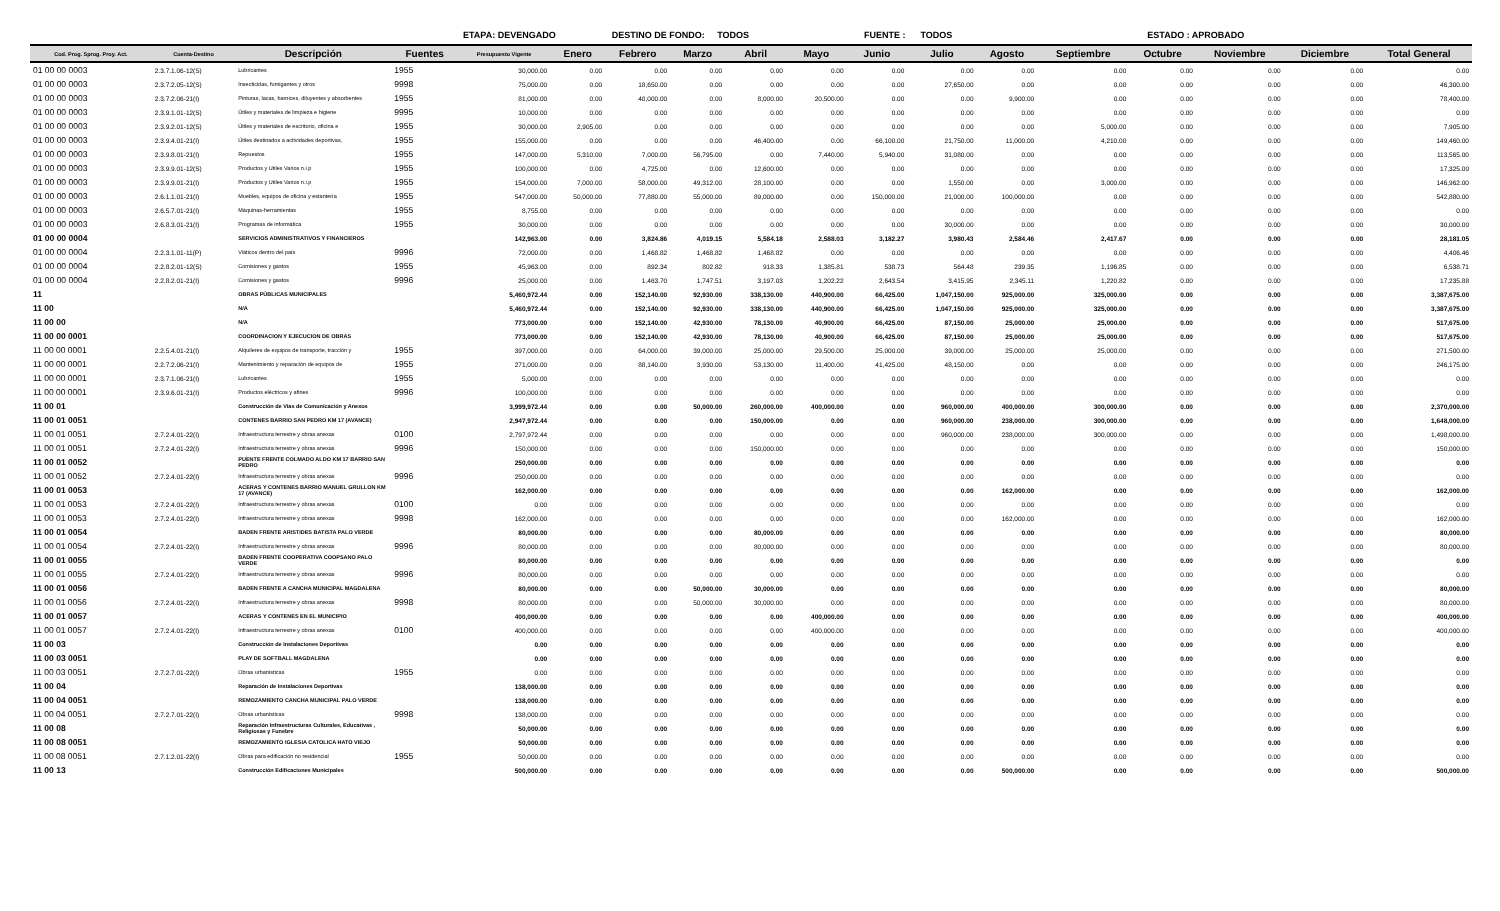ETAPA: DEVENGADO DESTINO DE FONDO: TODOS FUENTE : TODOS ESTADO : APROBADO
| Cod. Prog. Sprog. Proy. Act. | Cuenta-Destino | Descripción | Fuentes | Presupuesto Vigente | Enero | Febrero | Marzo | Abril | Mayo | Junio | Julio | Agosto | Septiembre | Octubre | Noviembre | Diciembre | Total General |
| --- | --- | --- | --- | --- | --- | --- | --- | --- | --- | --- | --- | --- | --- | --- | --- | --- | --- |
| 01 00 00 0003 | 2.3.7.1.06-12(S) | Lubricantes | 1955 | 30,000.00 | 0.00 | 0.00 | 0.00 | 0.00 | 0.00 | 0.00 | 0.00 | 0.00 | 0.00 | 0.00 | 0.00 | 0.00 | 0.00 |
| 01 00 00 0003 | 2.3.7.2.05-12(S) | Insecticidas, fumigantes y otros | 9998 | 75,000.00 | 0.00 | 18,650.00 | 0.00 | 0.00 | 0.00 | 0.00 | 27,650.00 | 0.00 | 0.00 | 0.00 | 0.00 | 0.00 | 46,300.00 |
| 01 00 00 0003 | 2.3.7.2.06-21(I) | Pinturas, lacas, barnices, diluyentes y absorbentes | 1955 | 81,000.00 | 0.00 | 40,000.00 | 0.00 | 8,000.00 | 20,500.00 | 0.00 | 0.00 | 9,900.00 | 0.00 | 0.00 | 0.00 | 0.00 | 78,400.00 |
| 01 00 00 0003 | 2.3.9.1.01-12(S) | Útiles y materiales de limpieza e higiene | 9995 | 10,000.00 | 0.00 | 0.00 | 0.00 | 0.00 | 0.00 | 0.00 | 0.00 | 0.00 | 0.00 | 0.00 | 0.00 | 0.00 | 0.00 |
| 01 00 00 0003 | 2.3.9.2.01-12(S) | Útiles y materiales de escritorio, oficina e | 1955 | 30,000.00 | 2,905.00 | 0.00 | 0.00 | 0.00 | 0.00 | 0.00 | 0.00 | 0.00 | 5,000.00 | 0.00 | 0.00 | 0.00 | 7,905.00 |
| 01 00 00 0003 | 2.3.9.4.01-21(I) | Útiles destinados a actividades deportivas, | 1955 | 155,000.00 | 0.00 | 0.00 | 0.00 | 46,400.00 | 0.00 | 66,100.00 | 21,750.00 | 11,000.00 | 4,210.00 | 0.00 | 0.00 | 0.00 | 149,460.00 |
| 01 00 00 0003 | 2.3.9.8.01-21(I) | Repuestos | 1955 | 147,000.00 | 5,310.00 | 7,000.00 | 56,795.00 | 0.00 | 7,440.00 | 5,940.00 | 31,080.00 | 0.00 | 0.00 | 0.00 | 0.00 | 0.00 | 113,565.00 |
| 01 00 00 0003 | 2.3.9.9.01-12(S) | Productos y Utiles Varios n.i.p | 1955 | 100,000.00 | 0.00 | 4,725.00 | 0.00 | 12,600.00 | 0.00 | 0.00 | 0.00 | 0.00 | 0.00 | 0.00 | 0.00 | 0.00 | 17,325.00 |
| 01 00 00 0003 | 2.3.9.9.01-21(I) | Productos y Utiles Varios n.i.p | 1955 | 154,000.00 | 7,000.00 | 58,000.00 | 49,312.00 | 28,100.00 | 0.00 | 0.00 | 1,550.00 | 0.00 | 3,000.00 | 0.00 | 0.00 | 0.00 | 146,962.00 |
| 01 00 00 0003 | 2.6.1.1.01-21(I) | Muebles, equipos de oficina y estantería | 1955 | 547,000.00 | 50,000.00 | 77,880.00 | 55,000.00 | 89,000.00 | 0.00 | 150,000.00 | 21,000.00 | 100,000.00 | 0.00 | 0.00 | 0.00 | 0.00 | 542,880.00 |
| 01 00 00 0003 | 2.6.5.7.01-21(I) | Máquinas-herramientas | 1955 | 8,755.00 | 0.00 | 0.00 | 0.00 | 0.00 | 0.00 | 0.00 | 0.00 | 0.00 | 0.00 | 0.00 | 0.00 | 0.00 | 0.00 |
| 01 00 00 0003 | 2.6.8.3.01-21(I) | Programas de informática | 1955 | 30,000.00 | 0.00 | 0.00 | 0.00 | 0.00 | 0.00 | 0.00 | 30,000.00 | 0.00 | 0.00 | 0.00 | 0.00 | 0.00 | 30,000.00 |
| 01 00 00 0004 | | SERVICIOS ADMINISTRATIVOS Y FINANCIEROS | | 142,963.00 | 0.00 | 3,824.86 | 4,019.15 | 5,584.18 | 2,588.03 | 3,182.27 | 3,980.43 | 2,584.46 | 2,417.67 | 0.00 | 0.00 | 0.00 | 28,181.05 |
| 01 00 00 0004 | 2.2.3.1.01-11(P) | Viáticos dentro del país | 9996 | 72,000.00 | 0.00 | 1,468.82 | 1,468.82 | 1,468.82 | 0.00 | 0.00 | 0.00 | 0.00 | 0.00 | 0.00 | 0.00 | 0.00 | 4,406.46 |
| 01 00 00 0004 | 2.2.8.2.01-12(S) | Comisiones y gastos | 1955 | 45,963.00 | 0.00 | 892.34 | 802.82 | 918.33 | 1,385.81 | 538.73 | 564.48 | 239.35 | 1,196.85 | 0.00 | 0.00 | 0.00 | 6,538.71 |
| 01 00 00 0004 | 2.2.8.2.01-21(I) | Comisiones y gastos | 9996 | 25,000.00 | 0.00 | 1,463.70 | 1,747.51 | 3,197.03 | 1,202.22 | 2,643.54 | 3,415.95 | 2,345.11 | 1,220.82 | 0.00 | 0.00 | 0.00 | 17,235.88 |
| 11 | | OBRAS PÚBLICAS MUNICIPALES | | 5,460,972.44 | 0.00 | 152,140.00 | 92,930.00 | 338,130.00 | 440,900.00 | 66,425.00 | 1,047,150.00 | 925,000.00 | 325,000.00 | 0.00 | 0.00 | 0.00 | 3,387,675.00 |
| 11 00 | | N/A | | 5,460,972.44 | 0.00 | 152,140.00 | 92,930.00 | 338,130.00 | 440,900.00 | 66,425.00 | 1,047,150.00 | 925,000.00 | 325,000.00 | 0.00 | 0.00 | 0.00 | 3,387,675.00 |
| 11 00 00 | | N/A | | 773,000.00 | 0.00 | 152,140.00 | 42,930.00 | 78,130.00 | 40,900.00 | 66,425.00 | 87,150.00 | 25,000.00 | 25,000.00 | 0.00 | 0.00 | 0.00 | 517,675.00 |
| 11 00 00 0001 | | COORDINACION Y EJECUCION DE OBRAS | | 773,000.00 | 0.00 | 152,140.00 | 42,930.00 | 78,130.00 | 40,900.00 | 66,425.00 | 87,150.00 | 25,000.00 | 25,000.00 | 0.00 | 0.00 | 0.00 | 517,675.00 |
| 11 00 00 0001 | 2.2.5.4.01-21(I) | Alquileres de equipos de transporte, tracción y | 1955 | 397,000.00 | 0.00 | 64,000.00 | 39,000.00 | 25,000.00 | 29,500.00 | 25,000.00 | 39,000.00 | 25,000.00 | 25,000.00 | 0.00 | 0.00 | 0.00 | 271,500.00 |
| 11 00 00 0001 | 2.2.7.2.06-21(I) | Mantenimiento y reparación de equipos de | 1955 | 271,000.00 | 0.00 | 88,140.00 | 3,930.00 | 53,130.00 | 11,400.00 | 41,425.00 | 48,150.00 | 0.00 | 0.00 | 0.00 | 0.00 | 0.00 | 246,175.00 |
| 11 00 00 0001 | 2.3.7.1.06-21(I) | Lubricantes | 1955 | 5,000.00 | 0.00 | 0.00 | 0.00 | 0.00 | 0.00 | 0.00 | 0.00 | 0.00 | 0.00 | 0.00 | 0.00 | 0.00 | 0.00 |
| 11 00 00 0001 | 2.3.9.6.01-21(I) | Productos eléctricos y afines | 9996 | 100,000.00 | 0.00 | 0.00 | 0.00 | 0.00 | 0.00 | 0.00 | 0.00 | 0.00 | 0.00 | 0.00 | 0.00 | 0.00 | 0.00 |
| 11 00 01 | | Construcción de Vías de Comunicación y Anexos | | 3,999,972.44 | 0.00 | 0.00 | 50,000.00 | 260,000.00 | 400,000.00 | 0.00 | 960,000.00 | 400,000.00 | 300,000.00 | 0.00 | 0.00 | 0.00 | 2,370,000.00 |
| 11 00 01 0051 | | CONTENES BARRIO SAN PEDRO KM 17 (AVANCE) | | 2,947,972.44 | 0.00 | 0.00 | 0.00 | 150,000.00 | 0.00 | 0.00 | 960,000.00 | 238,000.00 | 300,000.00 | 0.00 | 0.00 | 0.00 | 1,648,000.00 |
| 11 00 01 0051 | 2.7.2.4.01-22(I) | Infraestructura terrestre y obras anexas | 0100 | 2,797,972.44 | 0.00 | 0.00 | 0.00 | 0.00 | 0.00 | 0.00 | 960,000.00 | 238,000.00 | 300,000.00 | 0.00 | 0.00 | 0.00 | 1,498,000.00 |
| 11 00 01 0051 | 2.7.2.4.01-22(I) | Infraestructura terrestre y obras anexas | 9996 | 150,000.00 | 0.00 | 0.00 | 0.00 | 150,000.00 | 0.00 | 0.00 | 0.00 | 0.00 | 0.00 | 0.00 | 0.00 | 0.00 | 150,000.00 |
| 11 00 01 0052 | | PUENTE FRENTE COLMADO ALDO KM 17 BARRIO SAN PEDRO | | 250,000.00 | 0.00 | 0.00 | 0.00 | 0.00 | 0.00 | 0.00 | 0.00 | 0.00 | 0.00 | 0.00 | 0.00 | 0.00 | 0.00 |
| 11 00 01 0052 | 2.7.2.4.01-22(I) | Infraestructura terrestre y obras anexas | 9996 | 250,000.00 | 0.00 | 0.00 | 0.00 | 0.00 | 0.00 | 0.00 | 0.00 | 0.00 | 0.00 | 0.00 | 0.00 | 0.00 | 0.00 |
| 11 00 01 0053 | | ACERAS Y CONTENES BARRIO MANUEL GRULLON KM 17 (AVANCE) | | 162,000.00 | 0.00 | 0.00 | 0.00 | 0.00 | 0.00 | 0.00 | 0.00 | 162,000.00 | 0.00 | 0.00 | 0.00 | 0.00 | 162,000.00 |
| 11 00 01 0053 | 2.7.2.4.01-22(I) | Infraestructura terrestre y obras anexas | 0100 | 0.00 | 0.00 | 0.00 | 0.00 | 0.00 | 0.00 | 0.00 | 0.00 | 0.00 | 0.00 | 0.00 | 0.00 | 0.00 | 0.00 |
| 11 00 01 0053 | 2.7.2.4.01-22(I) | Infraestructura terrestre y obras anexas | 9998 | 162,000.00 | 0.00 | 0.00 | 0.00 | 0.00 | 0.00 | 0.00 | 0.00 | 162,000.00 | 0.00 | 0.00 | 0.00 | 0.00 | 162,000.00 |
| 11 00 01 0054 | | BADEN FRENTE ARISTIDES BATISTA PALO VERDE | | 80,000.00 | 0.00 | 0.00 | 0.00 | 80,000.00 | 0.00 | 0.00 | 0.00 | 0.00 | 0.00 | 0.00 | 0.00 | 0.00 | 80,000.00 |
| 11 00 01 0054 | 2.7.2.4.01-22(I) | Infraestructura terrestre y obras anexas | 9996 | 80,000.00 | 0.00 | 0.00 | 0.00 | 80,000.00 | 0.00 | 0.00 | 0.00 | 0.00 | 0.00 | 0.00 | 0.00 | 0.00 | 80,000.00 |
| 11 00 01 0055 | | BADEN FRENTE COOPERATIVA COOPSANO PALO VERDE | | 80,000.00 | 0.00 | 0.00 | 0.00 | 0.00 | 0.00 | 0.00 | 0.00 | 0.00 | 0.00 | 0.00 | 0.00 | 0.00 | 0.00 |
| 11 00 01 0055 | 2.7.2.4.01-22(I) | Infraestructura terrestre y obras anexas | 9996 | 80,000.00 | 0.00 | 0.00 | 0.00 | 0.00 | 0.00 | 0.00 | 0.00 | 0.00 | 0.00 | 0.00 | 0.00 | 0.00 | 0.00 |
| 11 00 01 0056 | | BADEN FRENTE A CANCHA MUNICIPAL MAGDALENA | | 80,000.00 | 0.00 | 0.00 | 50,000.00 | 30,000.00 | 0.00 | 0.00 | 0.00 | 0.00 | 0.00 | 0.00 | 0.00 | 0.00 | 80,000.00 |
| 11 00 01 0056 | 2.7.2.4.01-22(I) | Infraestructura terrestre y obras anexas | 9998 | 80,000.00 | 0.00 | 0.00 | 50,000.00 | 30,000.00 | 0.00 | 0.00 | 0.00 | 0.00 | 0.00 | 0.00 | 0.00 | 0.00 | 80,000.00 |
| 11 00 01 0057 | | ACERAS Y CONTENES EN EL MUNICIPIO | | 400,000.00 | 0.00 | 0.00 | 0.00 | 0.00 | 400,000.00 | 0.00 | 0.00 | 0.00 | 0.00 | 0.00 | 0.00 | 0.00 | 400,000.00 |
| 11 00 01 0057 | 2.7.2.4.01-22(I) | Infraestructura terrestre y obras anexas | 0100 | 400,000.00 | 0.00 | 0.00 | 0.00 | 0.00 | 400,000.00 | 0.00 | 0.00 | 0.00 | 0.00 | 0.00 | 0.00 | 0.00 | 400,000.00 |
| 11 00 03 | | Construcción de Instalaciones Deportivas | | 0.00 | 0.00 | 0.00 | 0.00 | 0.00 | 0.00 | 0.00 | 0.00 | 0.00 | 0.00 | 0.00 | 0.00 | 0.00 | 0.00 |
| 11 00 03 0051 | | PLAY DE SOFTBALL MAGDALENA | | 0.00 | 0.00 | 0.00 | 0.00 | 0.00 | 0.00 | 0.00 | 0.00 | 0.00 | 0.00 | 0.00 | 0.00 | 0.00 | 0.00 |
| 11 00 03 0051 | 2.7.2.7.01-22(I) | Obras urbanísticas | 1955 | 0.00 | 0.00 | 0.00 | 0.00 | 0.00 | 0.00 | 0.00 | 0.00 | 0.00 | 0.00 | 0.00 | 0.00 | 0.00 | 0.00 |
| 11 00 04 | | Reparación de Instalaciones Deportivas | | 138,000.00 | 0.00 | 0.00 | 0.00 | 0.00 | 0.00 | 0.00 | 0.00 | 0.00 | 0.00 | 0.00 | 0.00 | 0.00 | 0.00 |
| 11 00 04 0051 | | REMOZAMIENTO CANCHA MUNICIPAL PALO VERDE | | 138,000.00 | 0.00 | 0.00 | 0.00 | 0.00 | 0.00 | 0.00 | 0.00 | 0.00 | 0.00 | 0.00 | 0.00 | 0.00 | 0.00 |
| 11 00 04 0051 | 2.7.2.7.01-22(I) | Obras urbanísticas | 9998 | 138,000.00 | 0.00 | 0.00 | 0.00 | 0.00 | 0.00 | 0.00 | 0.00 | 0.00 | 0.00 | 0.00 | 0.00 | 0.00 | 0.00 |
| 11 00 08 | | Reparación Infraestructuras Culturales, Educativas , Religiosas y Funebre | | 50,000.00 | 0.00 | 0.00 | 0.00 | 0.00 | 0.00 | 0.00 | 0.00 | 0.00 | 0.00 | 0.00 | 0.00 | 0.00 | 0.00 |
| 11 00 08 0051 | | REMOZAMIENTO IGLESIA CATOLICA HATO VIEJO | | 50,000.00 | 0.00 | 0.00 | 0.00 | 0.00 | 0.00 | 0.00 | 0.00 | 0.00 | 0.00 | 0.00 | 0.00 | 0.00 | 0.00 |
| 11 00 08 0051 | 2.7.1.2.01-22(I) | Obras para edificación no residencial | 1955 | 50,000.00 | 0.00 | 0.00 | 0.00 | 0.00 | 0.00 | 0.00 | 0.00 | 0.00 | 0.00 | 0.00 | 0.00 | 0.00 | 0.00 |
| 11 00 13 | | Construcción Edificaciones Municipales | | 500,000.00 | 0.00 | 0.00 | 0.00 | 0.00 | 0.00 | 0.00 | 0.00 | 500,000.00 | 0.00 | 0.00 | 0.00 | 0.00 | 500,000.00 |